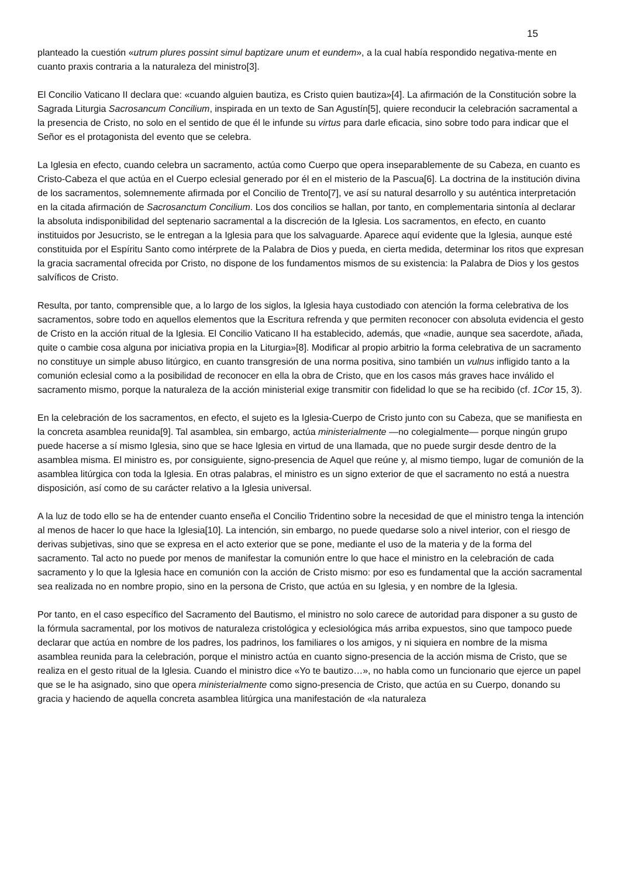15
planteado la cuestión «utrum plures possint simul baptizare unum et eundem», a la cual había respondido negativa-mente en cuanto praxis contraria a la naturaleza del ministro[3].
El Concilio Vaticano II declara que: «cuando alguien bautiza, es Cristo quien bautiza»[4]. La afirmación de la Constitución sobre la Sagrada Liturgia Sacrosancum Concilium, inspirada en un texto de San Agustín[5], quiere reconducir la celebración sacramental a la presencia de Cristo, no solo en el sentido de que él le infunde su virtus para darle eficacia, sino sobre todo para indicar que el Señor es el protagonista del evento que se celebra.
La Iglesia en efecto, cuando celebra un sacramento, actúa como Cuerpo que opera inseparablemente de su Cabeza, en cuanto es Cristo-Cabeza el que actúa en el Cuerpo eclesial generado por él en el misterio de la Pascua[6]. La doctrina de la institución divina de los sacramentos, solemnemente afirmada por el Concilio de Trento[7], ve así su natural desarrollo y su auténtica interpretación en la citada afirmación de Sacrosanctum Concilium. Los dos concilios se hallan, por tanto, en complementaria sintonía al declarar la absoluta indisponibilidad del septenario sacramental a la discreción de la Iglesia. Los sacramentos, en efecto, en cuanto instituidos por Jesucristo, se le entregan a la Iglesia para que los salvaguarde. Aparece aquí evidente que la Iglesia, aunque esté constituida por el Espíritu Santo como intérprete de la Palabra de Dios y pueda, en cierta medida, determinar los ritos que expresan la gracia sacramental ofrecida por Cristo, no dispone de los fundamentos mismos de su existencia: la Palabra de Dios y los gestos salvíficos de Cristo.
Resulta, por tanto, comprensible que, a lo largo de los siglos, la Iglesia haya custodiado con atención la forma celebrativa de los sacramentos, sobre todo en aquellos elementos que la Escritura refrenda y que permiten reconocer con absoluta evidencia el gesto de Cristo en la acción ritual de la Iglesia. El Concilio Vaticano II ha establecido, además, que «nadie, aunque sea sacerdote, añada, quite o cambie cosa alguna por iniciativa propia en la Liturgia»[8]. Modificar al propio arbitrio la forma celebrativa de un sacramento no constituye un simple abuso litúrgico, en cuanto transgresión de una norma positiva, sino también un vulnus infligido tanto a la comunión eclesial como a la posibilidad de reconocer en ella la obra de Cristo, que en los casos más graves hace inválido el sacramento mismo, porque la naturaleza de la acción ministerial exige transmitir con fidelidad lo que se ha recibido (cf. 1Cor 15, 3).
En la celebración de los sacramentos, en efecto, el sujeto es la Iglesia-Cuerpo de Cristo junto con su Cabeza, que se manifiesta en la concreta asamblea reunida[9]. Tal asamblea, sin embargo, actúa ministerialmente —no colegialmente— porque ningún grupo puede hacerse a sí mismo Iglesia, sino que se hace Iglesia en virtud de una llamada, que no puede surgir desde dentro de la asamblea misma. El ministro es, por consiguiente, signo-presencia de Aquel que reúne y, al mismo tiempo, lugar de comunión de la asamblea litúrgica con toda la Iglesia. En otras palabras, el ministro es un signo exterior de que el sacramento no está a nuestra disposición, así como de su carácter relativo a la Iglesia universal.
A la luz de todo ello se ha de entender cuanto enseña el Concilio Tridentino sobre la necesidad de que el ministro tenga la intención al menos de hacer lo que hace la Iglesia[10]. La intención, sin embargo, no puede quedarse solo a nivel interior, con el riesgo de derivas subjetivas, sino que se expresa en el acto exterior que se pone, mediante el uso de la materia y de la forma del sacramento. Tal acto no puede por menos de manifestar la comunión entre lo que hace el ministro en la celebración de cada sacramento y lo que la Iglesia hace en comunión con la acción de Cristo mismo: por eso es fundamental que la acción sacramental sea realizada no en nombre propio, sino en la persona de Cristo, que actúa en su Iglesia, y en nombre de la Iglesia.
Por tanto, en el caso específico del Sacramento del Bautismo, el ministro no solo carece de autoridad para disponer a su gusto de la fórmula sacramental, por los motivos de naturaleza cristológica y eclesiológica más arriba expuestos, sino que tampoco puede declarar que actúa en nombre de los padres, los padrinos, los familiares o los amigos, y ni siquiera en nombre de la misma asamblea reunida para la celebración, porque el ministro actúa en cuanto signo-presencia de la acción misma de Cristo, que se realiza en el gesto ritual de la Iglesia. Cuando el ministro dice «Yo te bautizo…», no habla como un funcionario que ejerce un papel que se le ha asignado, sino que opera ministerialmente como signo-presencia de Cristo, que actúa en su Cuerpo, donando su gracia y haciendo de aquella concreta asamblea litúrgica una manifestación de «la naturaleza